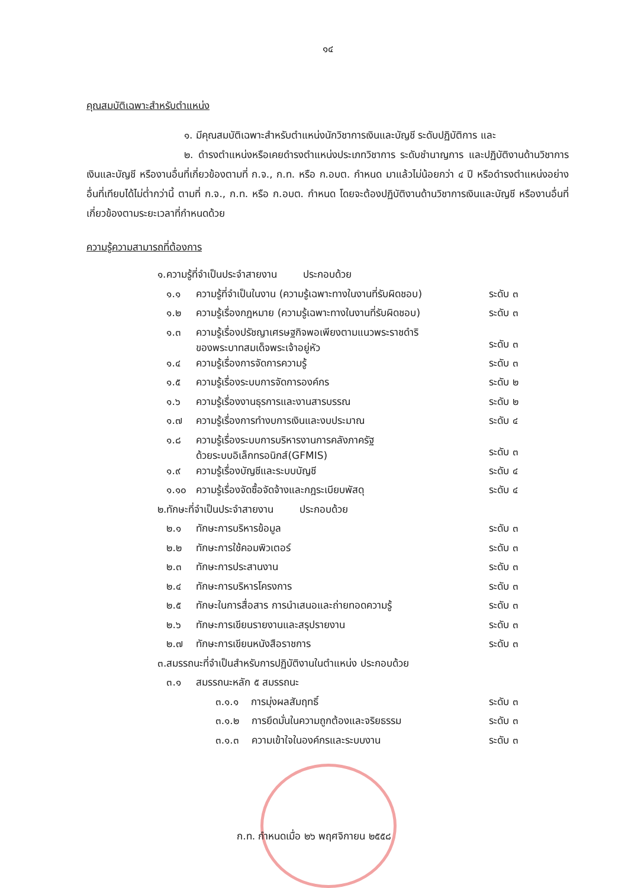๑๔
คุณสมบัติเฉพาะสำหรับตำแหน่ง
๑. มีคุณสมบัติเฉพาะสำหรับตำแหน่งนักวิชาการเงินและบัญชี ระดับปฏิบัติการ และ
๒. ดำรงตำแหน่งหรือเคยดำรงตำแหน่งประเภทวิชาการ ระดับชำนาญการ และปฏิบัติงานด้านวิชาการเงินและบัญชี หรืองานอื่นที่เกี่ยวข้องตามที่ ก.จ., ก.ท. หรือ ก.อบต. กำหนด มาแล้วไม่น้อยกว่า ๔ ปี หรือดำรงตำแหน่งอย่างอื่นที่เทียบได้ไม่ต่ำกว่านี้ ตามที่ ก.จ., ก.ท. หรือ ก.อบต. กำหนด โดยจะต้องปฏิบัติงานด้านวิชาการเงินและบัญชี หรืองานอื่นที่เกี่ยวข้องตามระยะเวลาที่กำหนดด้วย
ความรู้ความสามารถที่ต้องการ
| ๑. | ความรู้ที่จำเป็นประจำสายงาน ประกอบด้วย | | |
| | ๑.๑ | ความรู้ที่จำเป็นในงาน (ความรู้เฉพาะทางในงานที่รับผิดชอบ) | ระดับ ๓ |
| | ๑.๒ | ความรู้เรื่องกฎหมาย (ความรู้เฉพาะทางในงานที่รับผิดชอบ) | ระดับ ๓ |
| | ๑.๓ | ความรู้เรื่องปรัชญาเศรษฐกิจพอเพียงตามแนวพระราชดำริ ของพระบาทสมเด็จพระเจ้าอยู่หัว | ระดับ ๓ |
| | ๑.๔ | ความรู้เรื่องการจัดการความรู้ | ระดับ ๓ |
| | ๑.๕ | ความรู้เรื่องระบบการจัดการองค์กร | ระดับ ๒ |
| | ๑.๖ | ความรู้เรื่องงานธุรการและงานสารบรรณ | ระดับ ๒ |
| | ๑.๗ | ความรู้เรื่องการทำงบการเงินและงบประมาณ | ระดับ ๔ |
| | ๑.๘ | ความรู้เรื่องระบบการบริหารงานการคลังภาครัฐ ด้วยระบบอิเล็กทรอนิกส์(GFMIS) | ระดับ ๓ |
| | ๑.๙ | ความรู้เรื่องบัญชีและระบบบัญชี | ระดับ ๔ |
| | ๑.๑๐ | ความรู้เรื่องจัดซื้อจัดจ้างและกฎระเบียบพัสดุ | ระดับ ๔ |
| ๒. | ทักษะที่จำเป็นประจำสายงาน ประกอบด้วย | | |
| | ๒.๑ | ทักษะการบริหารข้อมูล | ระดับ ๓ |
| | ๒.๒ | ทักษะการใช้คอมพิวเตอร์ | ระดับ ๓ |
| | ๒.๓ | ทักษะการประสานงาน | ระดับ ๓ |
| | ๒.๔ | ทักษะการบริหารโครงการ | ระดับ ๓ |
| | ๒.๕ | ทักษะในการสื่อสาร การนำเสนอและถ่ายทอดความรู้ | ระดับ ๓ |
| | ๒.๖ | ทักษะการเขียนรายงานและสรุปรายงาน | ระดับ ๓ |
| | ๒.๗ | ทักษะการเขียนหนังสือราชการ | ระดับ ๓ |
| ๓. | สมรรถนะที่จำเป็นสำหรับการปฏิบัติงานในตำแหน่ง ประกอบด้วย | | |
| | ๓.๑ | สมรรถนะหลัก ๕ สมรรถนะ | |
| | | ๓.๑.๑ การมุ่งผลสัมฤทธิ์ | ระดับ ๓ |
| | | ๓.๑.๒ การยึดมั่นในความถูกต้องและจริยธรรม | ระดับ ๓ |
| | | ๓.๑.๓ ความเข้าใจในองค์กรและระบบงาน | ระดับ ๓ |
ก.ท. กำหนดเมื่อ ๒๖ พฤศจิกายน ๒๕๕๘